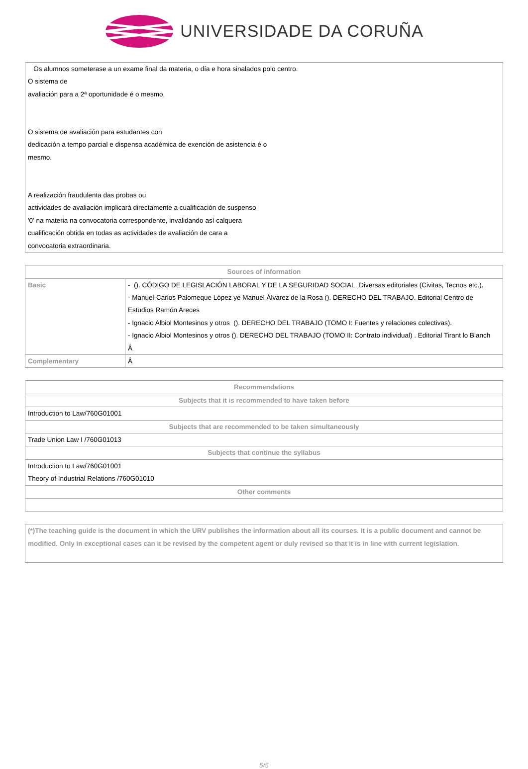UNIVERSIDADE DA CORUÑA
Os alumnos someterase a un exame final da materia, o día e hora sinalados polo centro.
O sistema de
avaliación para a 2ª oportunidade é o mesmo.
O sistema de avaliación para estudantes con
dedicación a tempo parcial e dispensa académica de exención de asistencia é o
mesmo.
A realización fraudulenta das probas ou
actividades de avaliación implicará directamente a cualificación de suspenso
'0' na materia na convocatoria correspondente, invalidando así calquera
cualificación obtida en todas as actividades de avaliación de cara a
convocatoria extraordinaria.
| Sources of information | |
| --- | --- |
| Basic | - (). CÓDIGO DE LEGISLACIÓN LABORAL Y DE LA SEGURIDAD SOCIAL. Diversas editoriales (Civitas, Tecnos etc.). - Manuel-Carlos Palomeque López ye Manuel Álvarez de la Rosa (). DERECHO DEL TRABAJO. Editorial Centro de Estudios Ramón Areces - Ignacio Albiol Montesinos y otros (). DERECHO DEL TRABAJO (TOMO I: Fuentes y relaciones colectivas). - Ignacio Albiol Montesinos y otros (). DERECHO DEL TRABAJO (TOMO II: Contrato individual) . Editorial Tirant lo Blanch Â |
| Complementary | Â |
| Recommendations |
| --- |
| Subjects that it is recommended to have taken before |
| Introduction to Law/760G01001 |
| Subjects that are recommended to be taken simultaneously |
| Trade Union Law I /760G01013 |
| Subjects that continue the syllabus |
| Introduction to Law/760G01001 Theory of Industrial Relations /760G01010 |
| Other comments |
(*)The teaching guide is the document in which the URV publishes the information about all its courses. It is a public document and cannot be modified. Only in exceptional cases can it be revised by the competent agent or duly revised so that it is in line with current legislation.
5/5